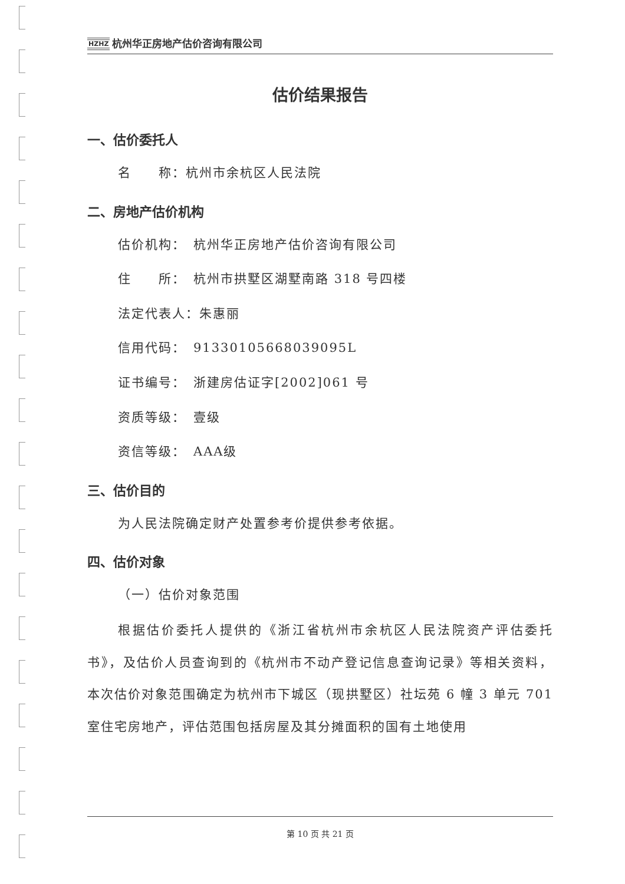HZHZ 杭州华正房地产估价咨询有限公司
估价结果报告
一、估价委托人
名　　称：杭州市余杭区人民法院
二、房地产估价机构
估价机构：　杭州华正房地产估价咨询有限公司
住　　所：　杭州市拱墅区湖墅南路 318 号四楼
法定代表人：朱惠丽
信用代码：　91330105668039095L
证书编号：　浙建房估证字[2002]061 号
资质等级：　壹级
资信等级：　AAA级
三、估价目的
为人民法院确定财产处置参考价提供参考依据。
四、估价对象
（一）估价对象范围
根据估价委托人提供的《浙江省杭州市余杭区人民法院资产评估委托书》，及估价人员查询到的《杭州市不动产登记信息查询记录》等相关资料，本次估价对象范围确定为杭州市下城区（现拱墅区）社坛苑 6 幢 3 单元 701 室住宅房地产，评估范围包括房屋及其分摊面积的国有土地使用
第 10 页 共 21 页